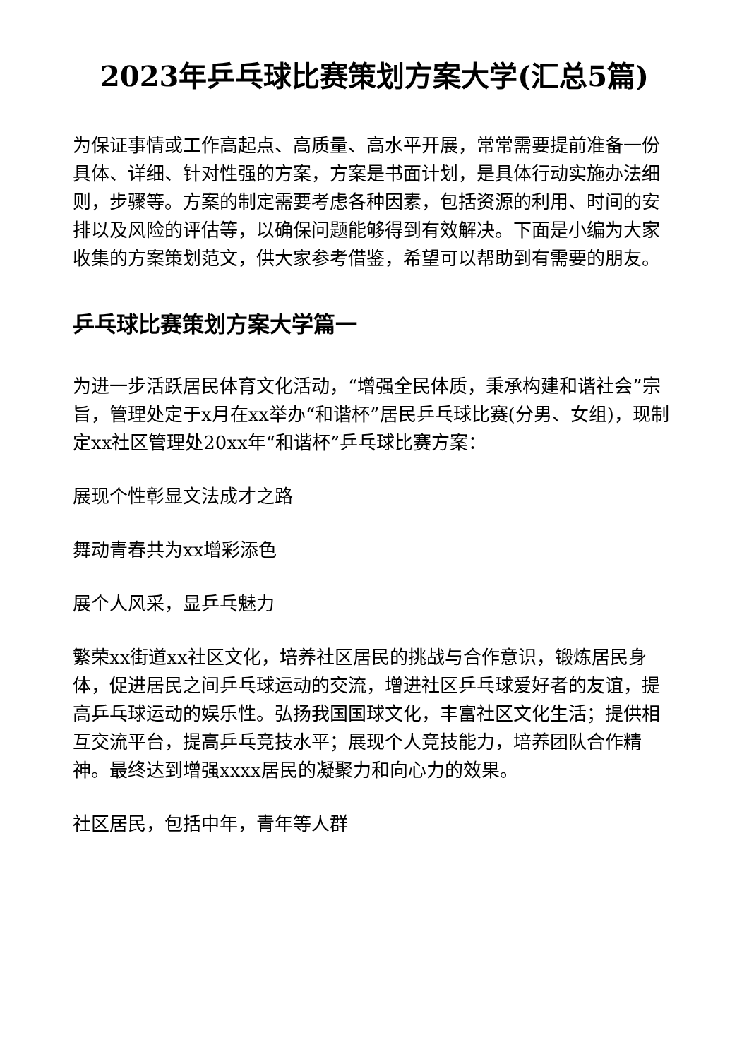2023年乒乓球比赛策划方案大学(汇总5篇)
为保证事情或工作高起点、高质量、高水平开展，常常需要提前准备一份具体、详细、针对性强的方案，方案是书面计划，是具体行动实施办法细则，步骤等。方案的制定需要考虑各种因素，包括资源的利用、时间的安排以及风险的评估等，以确保问题能够得到有效解决。下面是小编为大家收集的方案策划范文，供大家参考借鉴，希望可以帮助到有需要的朋友。
乒乓球比赛策划方案大学篇一
为进一步活跃居民体育文化活动，“增强全民体质，秉承构建和谐社会”宗旨，管理处定于x月在xx举办“和谐杯”居民乒乓球比赛(分男、女组)，现制定xx社区管理处20xx年“和谐杯”乒乓球比赛方案：
展现个性彰显文法成才之路
舞动青春共为xx增彩添色
展个人风采，显乒乓魅力
繁荣xx街道xx社区文化，培养社区居民的挑战与合作意识，锻炼居民身体，促进居民之间乒乓球运动的交流，增进社区乒乓球爱好者的友谊，提高乒乓球运动的娱乐性。弘扬我国国球文化，丰富社区文化生活；提供相互交流平台，提高乒乓竞技水平；展现个人竞技能力，培养团队合作精神。最终达到增强xxxx居民的凝聚力和向心力的效果。
社区居民，包括中年，青年等人群